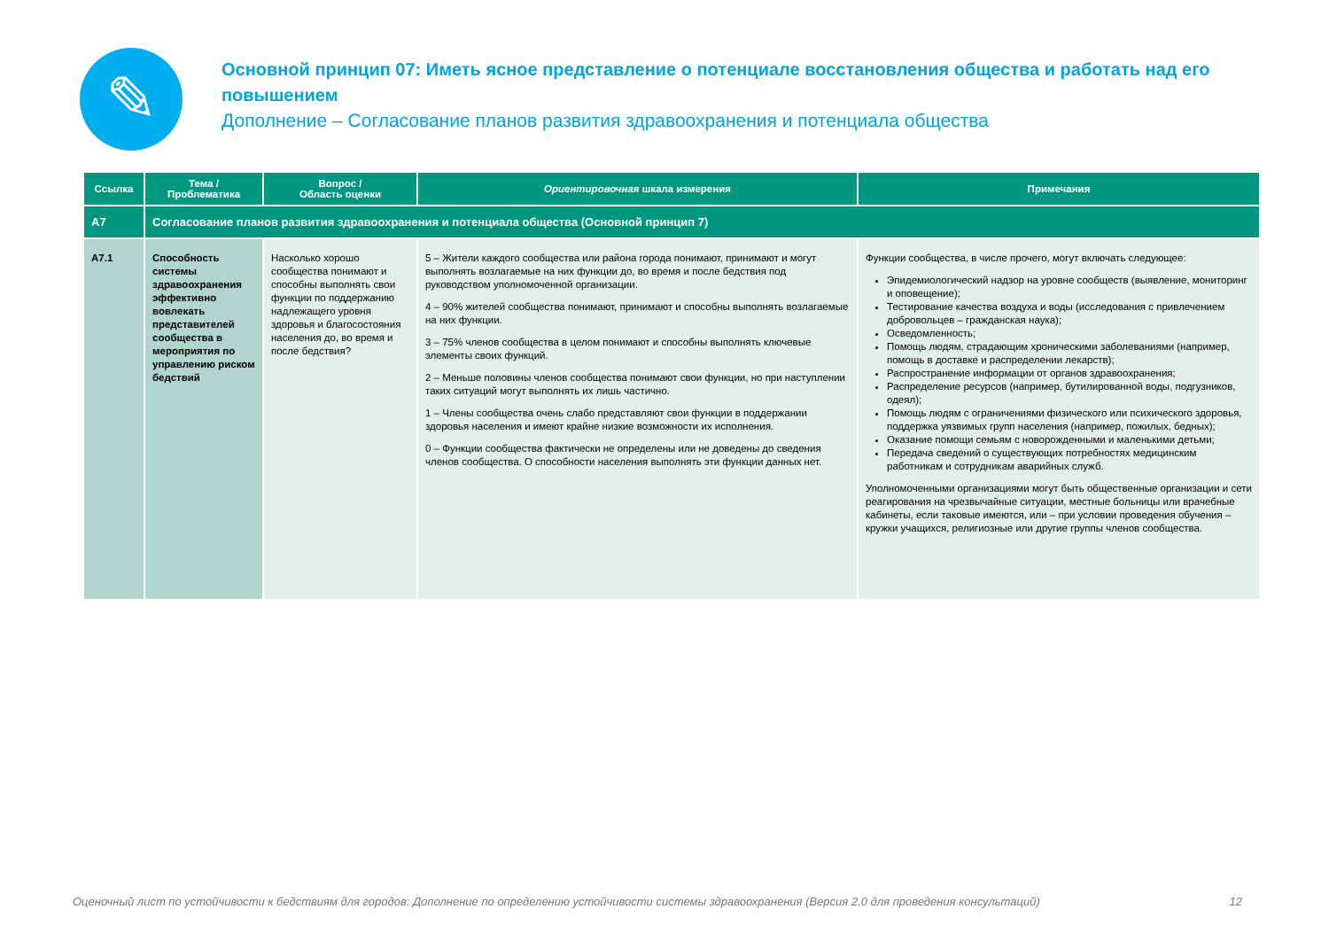✎
Основной принцип 07: Иметь ясное представление о потенциале восстановления общества и работать над его повышением
Дополнение – Согласование планов развития здравоохранения и потенциала общества
| Ссылка | Тема / Проблематика | Вопрос / Область оценки | Ориентировочная шкала измерения | Примечания |
| --- | --- | --- | --- | --- |
| A7 | Согласование планов развития здравоохранения и потенциала общества (Основной принцип 7) | | | |
| A7.1 | Способность системы здравоохранения эффективно вовлекать представителей сообщества в мероприятия по управлению риском бедствий | Насколько хорошо сообщества понимают и способны выполнять свои функции по поддержанию надлежащего уровня здоровья и благосостояния населения до, во время и после бедствия? | 5 – Жители каждого сообщества или района города понимают, принимают и могут выполнять возлагаемые на них функции до, во время и после бедствия под руководством уполномоченной организации. 4 – 90% жителей сообщества понимают, принимают и способны выполнять возлагаемые на них функции. 3 – 75% членов сообщества в целом понимают и способны выполнять ключевые элементы своих функций. 2 – Меньше половины членов сообщества понимают свои функции, но при наступлении таких ситуаций могут выполнять их лишь частично. 1 – Члены сообщества очень слабо представляют свои функции в поддержании здоровья населения и имеют крайне низкие возможности их исполнения. 0 – Функции сообщества фактически не определены или не доведены до сведения членов сообщества. О способности населения выполнять эти функции данных нет. | Функции сообщества, в числе прочего, могут включать следующее: Эпидемиологический надзор на уровне сообществ (выявление, мониторинг и оповещение); Тестирование качества воздуха и воды (исследования с привлечением добровольцев – гражданская наука); Осведомленность; Помощь людям, страдающим хроническими заболеваниями (например, помощь в доставке и распределении лекарств); Распространение информации от органов здравоохранения; Распределение ресурсов (например, бутилированной воды, подгузников, одеял); Помощь людям с ограничениями физического или психического здоровья, поддержка уязвимых групп населения (например, пожилых, бедных); Оказание помощи семьям с новорожденными и маленькими детьми; Передача сведений о существующих потребностях медицинским работникам и сотрудникам аварийных служб. Уполномоченными организациями могут быть общественные организации и сети реагирования на чрезвычайные ситуации, местные больницы или врачебные кабинеты, если таковые имеются, или – при условии проведения обучения – кружки учащихся, религиозные или другие группы членов сообщества. |
Оценочный лист по устойчивости к бедствиям для городов: Дополнение по определению устойчивости системы здравоохранения (Версия 2.0 для проведения консультаций) 12